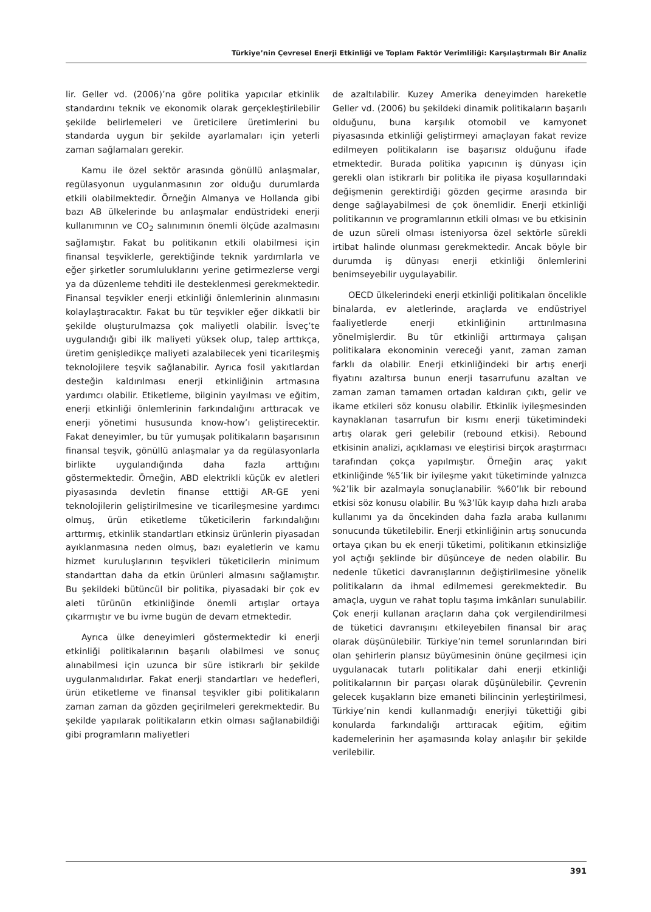Türkiye’nin Çevresel Enerji Etkinliği ve Toplam Faktör Verimliliği: Karşılaştırmalı Bir Analiz
lir. Geller vd. (2006)’na göre politika yapıcılar etkinlik standardını teknik ve ekonomik olarak gerçekleştirilebilir şekilde belirlemeleri ve üreticilere üretimlerini bu standarda uygun bir şekilde ayarlamaları için yeterli zaman sağlamaları gerekir.
Kamu ile özel sektör arasında gönüllü anlaşmalar, regülasyonun uygulanmasının zor olduğu durumlarda etkili olabilmektedir. Örneğin Almanya ve Hollanda gibi bazı AB ülkelerinde bu anlaşmalar endüstrideki enerji kullanımının ve CO<sub>2</sub> salınımının önemli ölçüde azalmasını sağlamıştır. Fakat bu politikanın etkili olabilmesi için finansal teşviklerle, gerektiğinde teknik yardımlarla ve eğer şirketler sorumluluklarını yerine getirmezlerse vergi ya da düzenleme tehditi ile desteklenmesi gerekmektedir. Finansal teşvikler enerji etkinliği önlemlerinin alınmasını kolaylaştıracaktır. Fakat bu tür teşvikler eğer dikkatli bir şekilde oluşturulmazsa çok maliyetli olabilir. İsveç’te uygulandığı gibi ilk maliyeti yüksek olup, talep arttıkça, üretim genişledikçe maliyeti azalabilecek yeni ticarileşmiş teknolojilere teşvik sağlanabilir. Ayrıca fosil yakıtlardan desteğin kaldırılması enerji etkinliğinin artmasına yardımcı olabilir. Etiketleme, bilginin yayılması ve eğitim, enerji etkinliği önlemlerinin farkındalığını arttıracak ve enerji yönetimi hususunda know-how’ı geliştirecektir. Fakat deneyimler, bu tür yumuşak politikaların başarısının finansal teşvik, gönüllü anlaşmalar ya da regülasyonlarla birlikte uygulandığında daha fazla arttığını göstermektedir. Örneğin, ABD elektrikli küçük ev aletleri piyasasında devletin finanse etttiği AR-GE yeni teknolojilerin geliştirilmesine ve ticarileşmesine yardımcı olmuş, ürün etiketleme tüketicilerin farkındalığını arttırmış, etkinlik standartları etkinsiz ürünlerin piyasadan ayıklanmasına neden olmuş, bazı eyaletlerin ve kamu hizmet kuruluşlarının teşvikleri tüketicilerin minimum standarttan daha da etkin ürünleri almasını sağlamıştır. Bu şekildeki bütüncül bir politika, piyasadaki bir çok ev aleti türünün etkinliğinde önemli artışlar ortaya çıkarmıştır ve bu ivme bugün de devam etmektedir.
Ayrıca ülke deneyimleri göstermektedir ki enerji etkinliği politikalarının başarılı olabilmesi ve sonuç alınabilmesi için uzunca bir süre istikrarlı bir şekilde uygulanmalıdırlar. Fakat enerji standartları ve hedefleri, ürün etiketleme ve finansal teşvikler gibi politikaların zaman zaman da gözden geçirilmeleri gerekmektedir. Bu şekilde yapılarak politikaların etkin olması sağlanabildiği gibi programların maliyetleri
de azaltılabilir. Kuzey Amerika deneyimden hareketle Geller vd. (2006) bu şekildeki dinamik politikaların başarılı olduğunu, buna karşılık otomobil ve kamyonet piyasasında etkinliği geliştirmeyi amaçlayan fakat revize edilmeyen politikaların ise başarısız olduğunu ifade etmektedir. Burada politika yapıcının iş dünyası için gerekli olan istikrarlı bir politika ile piyasa koşullarındaki değişmenin gerektirdiği gözden geçirme arasında bir denge sağlayabilmesi de çok önemlidir. Enerji etkinliği politikarının ve programlarının etkili olması ve bu etkisinin de uzun süreli olması isteniyorsa özel sektörle sürekli irtibat halinde olunması gerekmektedir. Ancak böyle bir durumda iş dünyası enerji etkinliği önlemlerini benimseyebilir uygulayabilir.
OECD ülkelerindeki enerji etkinliği politikaları öncelikle binalarda, ev aletlerinde, araçlarda ve endüstriyel faaliyetlerde enerji etkinliğinin arttırılmasına yönelmişlerdir. Bu tür etkinliği arttırmaya çalışan politikalara ekonominin vereceği yanıt, zaman zaman farklı da olabilir. Enerji etkinliğindeki bir artış enerji fiyatını azaltırsa bunun enerji tasarrufunu azaltan ve zaman zaman tamamen ortadan kaldıran çıktı, gelir ve ikame etkileri söz konusu olabilir. Etkinlik iyileşmesinden kaynaklanan tasarrufun bir kısmı enerji tüketimindeki artış olarak geri gelebilir (rebound etkisi). Rebound etkisinin analizi, açıklaması ve eleştirisi birçok araştırmacı tarafından çokça yapılmıştır. Örneğin araç yakıt etkinliğinde %5’lik bir iyileşme yakıt tüketiminde yalnızca %2’lik bir azalmayla sonuçlanabilir. %60’lık bir rebound etkisi söz konusu olabilir. Bu %3’lük kayıp daha hızlı araba kullanımı ya da öncekinden daha fazla araba kullanımı sonucunda tüketilebilir. Enerji etkinliğinin artış sonucunda ortaya çıkan bu ek enerji tüketimi, politikanın etkinsizliğe yol açtığı şeklinde bir düşünceye de neden olabilir. Bu nedenle tüketici davranışlarının değiştirilmesine yönelik politikaların da ihmal edilmemesi gerekmektedir. Bu amaçla, uygun ve rahat toplu taşıma imkânları sunulabilir. Çok enerji kullanan araçların daha çok vergilendirilmesi de tüketici davranışını etkileyebilen finansal bir araç olarak düşünülebilir. Türkiye’nin temel sorunlarından biri olan şehirlerin plansız büyümesinin önüne geçilmesi için uygulanacak tutarlı politikalar dahi enerji etkinliği politikalarının bir parçası olarak düşünülebilir. Çevrenin gelecek kuşakların bize emaneti bilincinin yerleştirilmesi, Türkiye’nin kendi kullanmadığı enerjiyi tükettiği gibi konularda farkındalığı arttıracak eğitim, eğitim kademelerinin her aşamasında kolay anlaşılır bir şekilde verilebilir.
391